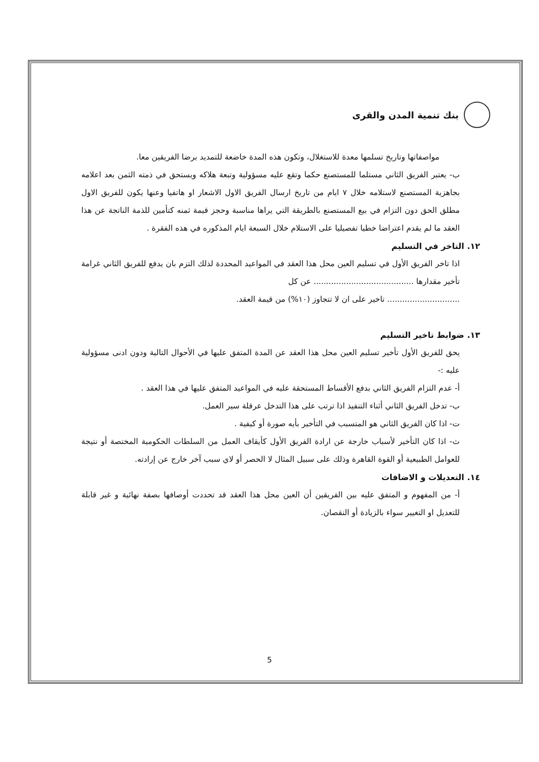بنك تنمية المدن والقرى
مواصفاتها وتاريخ تسلمها معدة للاستغلال، وتكون هذه المدة خاضعة للتمديد برضا الفريقين معا.
ب- يعتبر الفريق الثاني مستلما للمستصنع حكما وتقع عليه مسؤولية وتبعة هلاكه ويستحق في ذمته الثمن بعد اعلامه بجاهزية المستصنع لاستلامه خلال ٧ ايام من تاريخ ارسال الفريق الاول الاشعار او هاتفيا وعنها يكون للفريق الاول مطلق الحق دون التزام في بيع المستصنع بالطريقة التي يراها مناسبة وحجز قيمة ثمنه كتأمين للذمة الناتجة عن هذا العقد ما لم يقدم اعتراضا خطيا تفصيليا على الاستلام خلال السبعة ايام المذكوره في هذه الفقرة .
١٢. التاخر في التسليم
اذا تاخر الفريق الأول في تسليم العين محل هذا العقد في المواعيد المحددة لذلك التزم بان يدفع للفريق الثاني غرامة تأخير مقدارها ........................................ عن كل
............................. تاخير على ان لا تتجاوز (١٠%) من قيمة العقد.
١٣. ضوابط تاخير التسليم
يحق للفريق الأول تأخير تسليم العين محل هذا العقد عن المدة المتفق عليها في الأحوال التالية ودون ادنى مسؤولية عليه :-
أ- عدم التزام الفريق الثاني بدفع الأقساط المستحقة عليه في المواعيد المتفق عليها في هذا العقد .
ب- تدخل الفريق الثاني أثناء التنفيذ اذا ترتب على هذا التدخل عرقلة سير العمل.
ت- اذا كان الفريق الثاني هو المتسبب في التأخير بأيه صورة أو كيفية .
ث- اذا كان التأخير لأسباب خارجة عن ارادة الفريق الأول كأيقاف العمل من السلطات الحكومية المختصة أو نتيجة للعوامل الطبيعية أو القوة القاهرة وذلك على سبيل المثال لا الحصر أو لاي سبب آخر خارج عن إرادته.
١٤. التعديلات و الاضافات
أ- من المفهوم و المتفق عليه بين الفريقين أن العين محل هذا العقد قد تحددت أوصافها بصفة نهائية و غير قابلة للتعديل او التغيير سواء بالزيادة أو النقصان.
5